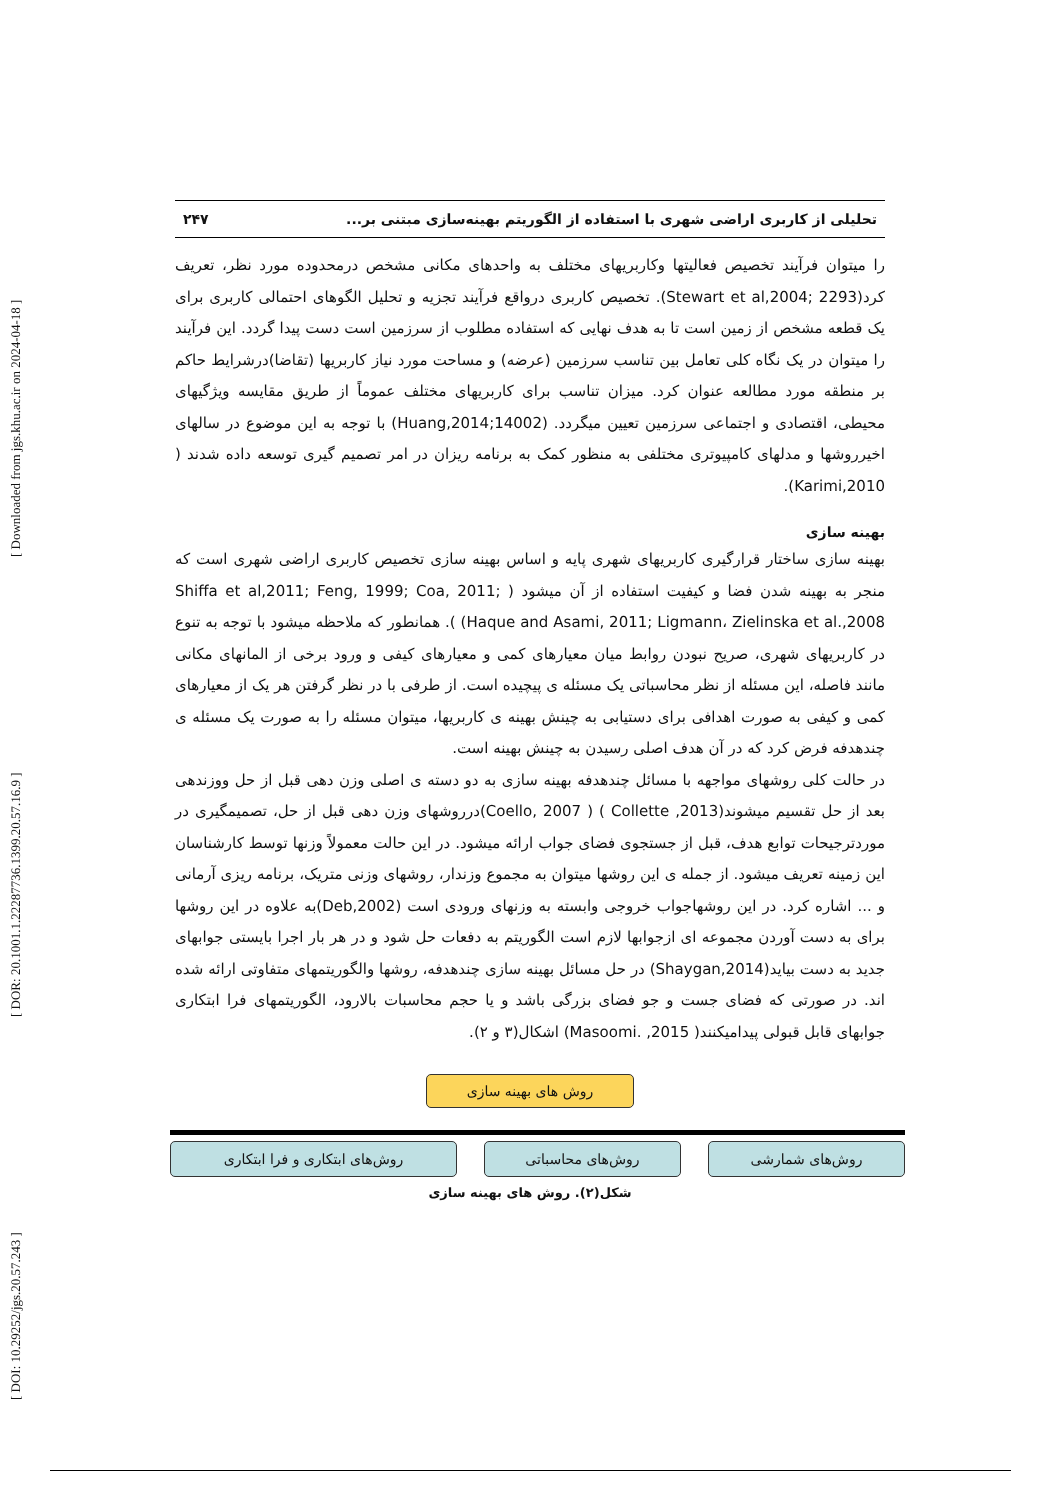[ DOI: 10.29252/jgs.20.57.243 ] [ DOR: 20.1001.1.22287736.1399.20.57.16.9 ] [ Downloaded from jgs.khu.ac.ir on 2024-04-18 ]
تحلیلی از کاربری اراضی شهری با استفاده از الگوریتم بهینه‌سازی مبتنی بر... ۲۴۷
را میتوان فرآیند تخصیص فعالیتها وکاربریهای مختلف به واحدهای مکانی مشخص درمحدوده مورد نظر، تعریف کرد(Stewart et al,2004; 2293). تخصیص کاربری درواقع فرآیند تجزیه و تحلیل الگوهای احتمالی کاربری برای یک قطعه مشخص از زمین است تا به هدف نهایی که استفاده مطلوب از سرزمین است دست پیدا گردد. این فرآیند را میتوان در یک نگاه کلی تعامل بین تناسب سرزمین (عرضه) و مساحت مورد نیاز کاربریها (تقاضا)درشرایط حاکم بر منطقه مورد مطالعه عنوان کرد. میزان تناسب برای کاربریهای مختلف عموماً از طریق مقایسه ویژگیهای محیطی، اقتصادی و اجتماعی سرزمین تعیین میگردد. (Huang,2014;14002) با توجه به این موضوع در سالهای اخیرروشها و مدلهای کامپیوتری مختلفی به منظور کمک به برنامه ریزان در امر تصمیم گیری توسعه داده شدند ( Karimi,2010).
بهینه سازی
بهینه سازی ساختار قرارگیری کاربریهای شهری پایه و اساس بهینه سازی تخصیص کاربری اراضی شهری است که منجر به بهینه شدن فضا و کیفیت استفاده از آن میشود ( Shiffa et al,2011; Feng, 1999; Coa, 2011; Haque and Asami, 2011; Ligmann، Zielinska et al.,2008) ). همانطور که ملاحظه میشود با توجه به تنوع در کاربریهای شهری، صریح نبودن روابط میان معیارهای کمی و معیارهای کیفی و ورود برخی از المانهای مکانی مانند فاصله، این مسئله از نظر محاسباتی یک مسئله ی پیچیده است. از طرفی با در نظر گرفتن هر یک از معیارهای کمی و کیفی به صورت اهدافی برای دستیابی به چینش بهینه ی کاربریها، میتوان مسئله را به صورت یک مسئله ی چندهدفه فرض کرد که در آن هدف اصلی رسیدن به چینش بهینه است.
در حالت کلی روشهای مواجهه با مسائل چندهدفه بهینه سازی به دو دسته ی اصلی وزن دهی قبل از حل ووزندهی بعد از حل تقسیم میشوند(Collette ,2013 ) ( Coello, 2007)درروشهای وزن دهی قبل از حل، تصمیمگیری در موردترجیحات توابع هدف، قبل از جستجوی فضای جواب ارائه میشود. در این حالت معمولاً وزنها توسط کارشناسان این زمینه تعریف میشود. از جمله ی این روشها میتوان به مجموع وزندار، روشهای وزنی متریک، برنامه ریزی آرمانی و ... اشاره کرد. در این روشهاجواب خروجی وابسته به وزنهای ورودی است (Deb,2002)به علاوه در این روشها برای به دست آوردن مجموعه ای ازجوابها لازم است الگوریتم به دفعات حل شود و در هر بار اجرا بایستی جوابهای جدید به دست بیاید(Shaygan,2014) در حل مسائل بهینه سازی چندهدفه، روشها والگوریتمهای متفاوتی ارائه شده اند. در صورتی که فضای جست و جو فضای بزرگی باشد و یا حجم محاسبات بالارود، الگوریتمهای فرا ابتکاری جوابهای قابل قبولی پیدامیکنند( Masoomi. ,2015) اشکال(۳ و ۲).
روش های بهینه سازی
روش‌های شمارشی روش‌های محاسباتی روش‌های ابتکاری و فرا ابتکاری
شکل(۲). روش های بهینه سازی